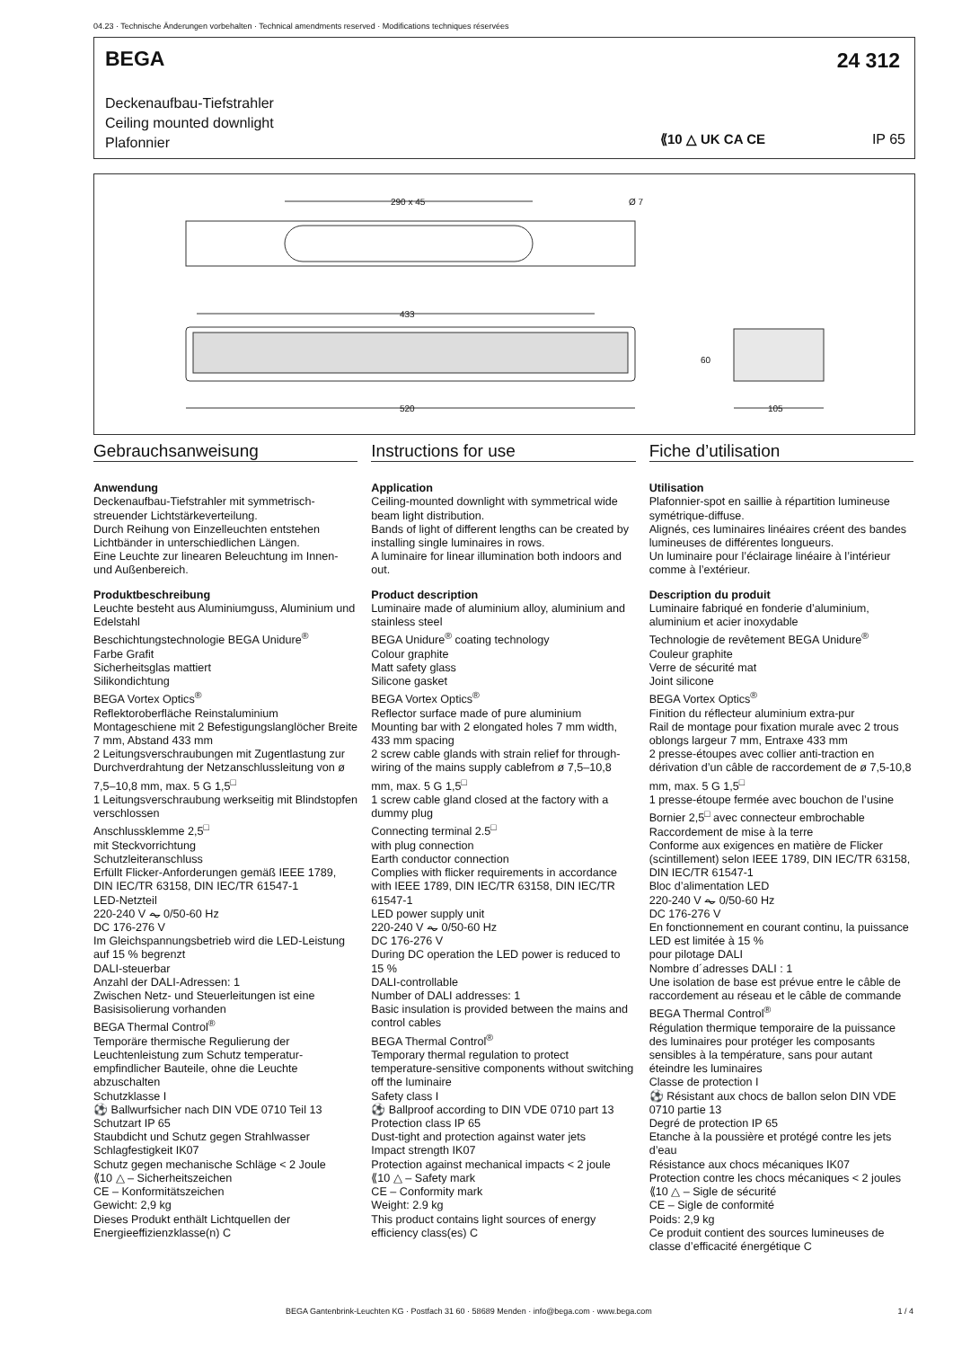04.23 · Technische Änderungen vorbehalten · Technical amendments reserved · Modifications techniques réservées
BEGA 24 312
Deckenaufbau-Tiefstrahler
Ceiling mounted downlight
Plafonnier
⟪10 △ UK CA CE IP 65
290 x 45
Ø 7
433
520
60
105
Gebrauchsanweisung
Anwendung
Deckenaufbau-Tiefstrahler mit symmetrisch-streuender Lichtstärkeverteilung.
Durch Reihung von Einzelleuchten entstehen Lichtbänder in unterschiedlichen Längen.
Eine Leuchte zur linearen Beleuchtung im Innen- und Außenbereich.
Produktbeschreibung
Leuchte besteht aus Aluminiumguss, Aluminium und Edelstahl
Beschichtungstechnologie BEGA Unidure<sup>®</sup>
Farbe Grafit
Sicherheitsglas mattiert
Silikondichtung
BEGA Vortex Optics<sup>®</sup>
Reflektoroberfläche Reinstaluminium
Montageschiene mit 2 Befestigungslanglöcher Breite 7 mm, Abstand 433 mm
2 Leitungsverschraubungen mit Zugentlastung zur Durchverdrahtung der Netzanschlussleitung von ø 7,5–10,8 mm, max. 5 G 1,5<sup>□</sup>
1 Leitungsverschraubung werkseitig mit Blindstopfen verschlossen
Anschlussklemme 2,5<sup>□</sup>
mit Steckvorrichtung
Schutzleiteranschluss
Erfüllt Flicker-Anforderungen gemäß IEEE 1789, DIN IEC/TR 63158, DIN IEC/TR 61547-1
LED-Netzteil
220-240 V ⏦ 0/50-60 Hz
DC 176-276 V
Im Gleichspannungsbetrieb wird die LED-Leistung auf 15 % begrenzt
DALI-steuerbar
Anzahl der DALI-Adressen: 1
Zwischen Netz- und Steuerleitungen ist eine Basisisolierung vorhanden
BEGA Thermal Control<sup>®</sup>
Temporäre thermische Regulierung der Leuchtenleistung zum Schutz temperatur-empfindlicher Bauteile, ohne die Leuchte abzuschalten
Schutzklasse I
⚽ Ballwurfsicher nach DIN VDE 0710 Teil 13
Schutzart IP 65
Staubdicht und Schutz gegen Strahlwasser
Schlagfestigkeit IK07
Schutz gegen mechanische Schläge < 2 Joule
⟪10 △ – Sicherheitszeichen
CE – Konformitätszeichen
Gewicht: 2,9 kg
Dieses Produkt enthält Lichtquellen der Energieeffizienzklasse(n) C
Instructions for use
Application
Ceiling-mounted downlight with symmetrical wide beam light distribution.
Bands of light of different lengths can be created by installing single luminaires in rows.
A luminaire for linear illumination both indoors and out.
Product description
Luminaire made of aluminium alloy, aluminium and stainless steel
BEGA Unidure<sup>®</sup> coating technology
Colour graphite
Matt safety glass
Silicone gasket
BEGA Vortex Optics<sup>®</sup>
Reflector surface made of pure aluminium
Mounting bar with 2 elongated holes 7 mm width, 433 mm spacing
2 screw cable glands with strain relief for through-wiring of the mains supply cablefrom ø 7,5–10,8 mm, max. 5 G 1,5<sup>□</sup>
1 screw cable gland closed at the factory with a dummy plug
Connecting terminal 2.5<sup>□</sup>
with plug connection
Earth conductor connection
Complies with flicker requirements in accordance with IEEE 1789, DIN IEC/TR 63158, DIN IEC/TR 61547-1
LED power supply unit
220-240 V ⏦ 0/50-60 Hz
DC 176-276 V
During DC operation the LED power is reduced to 15 %
DALI-controllable
Number of DALI addresses: 1
Basic insulation is provided between the mains and control cables
BEGA Thermal Control<sup>®</sup>
Temporary thermal regulation to protect temperature-sensitive components without switching off the luminaire
Safety class I
⚽ Ballproof according to DIN VDE 0710 part 13
Protection class IP 65
Dust-tight and protection against water jets
Impact strength IK07
Protection against mechanical impacts < 2 joule
⟪10 △ – Safety mark
CE – Conformity mark
Weight: 2.9 kg
This product contains light sources of energy efficiency class(es) C
Fiche d’utilisation
Utilisation
Plafonnier-spot en saillie à répartition lumineuse symétrique-diffuse.
Alignés, ces luminaires linéaires créent des bandes lumineuses de différentes longueurs.
Un luminaire pour l’éclairage linéaire à l’intérieur comme à l’extérieur.
Description du produit
Luminaire fabriqué en fonderie d’aluminium, aluminium et acier inoxydable
Technologie de revêtement BEGA Unidure<sup>®</sup>
Couleur graphite
Verre de sécurité mat
Joint silicone
BEGA Vortex Optics<sup>®</sup>
Finition du réflecteur aluminium extra-pur
Rail de montage pour fixation murale avec 2 trous oblongs largeur 7 mm, Entraxe 433 mm
2 presse-étoupes avec collier anti-traction en dérivation d’un câble de raccordement de ø 7,5-10,8 mm, max. 5 G 1,5<sup>□</sup>
1 presse-étoupe fermée avec bouchon de l’usine
Bornier 2,5<sup>□</sup> avec connecteur embrochable
Raccordement de mise à la terre
Conforme aux exigences en matière de Flicker (scintillement) selon IEEE 1789, DIN IEC/TR 63158, DIN IEC/TR 61547-1
Bloc d’alimentation LED
220-240 V ⏦ 0/50-60 Hz
DC 176-276 V
En fonctionnement en courant continu, la puissance LED est limitée à 15 %
pour pilotage DALI
Nombre d´adresses DALI : 1
Une isolation de base est prévue entre le câble de raccordement au réseau et le câble de commande
BEGA Thermal Control<sup>®</sup>
Régulation thermique temporaire de la puissance des luminaires pour protéger les composants sensibles à la température, sans pour autant éteindre les luminaires
Classe de protection I
⚽ Résistant aux chocs de ballon selon DIN VDE 0710 partie 13
Degré de protection IP 65
Etanche à la poussière et protégé contre les jets d’eau
Résistance aux chocs mécaniques IK07
Protection contre les chocs mécaniques < 2 joules
⟪10 △ – Sigle de sécurité
CE – Sigle de conformité
Poids: 2,9 kg
Ce produit contient des sources lumineuses de classe d’efficacité énergétique C
BEGA Gantenbrink-Leuchten KG · Postfach 31 60 · 58689 Menden · info@bega.com · www.bega.com
1 / 4